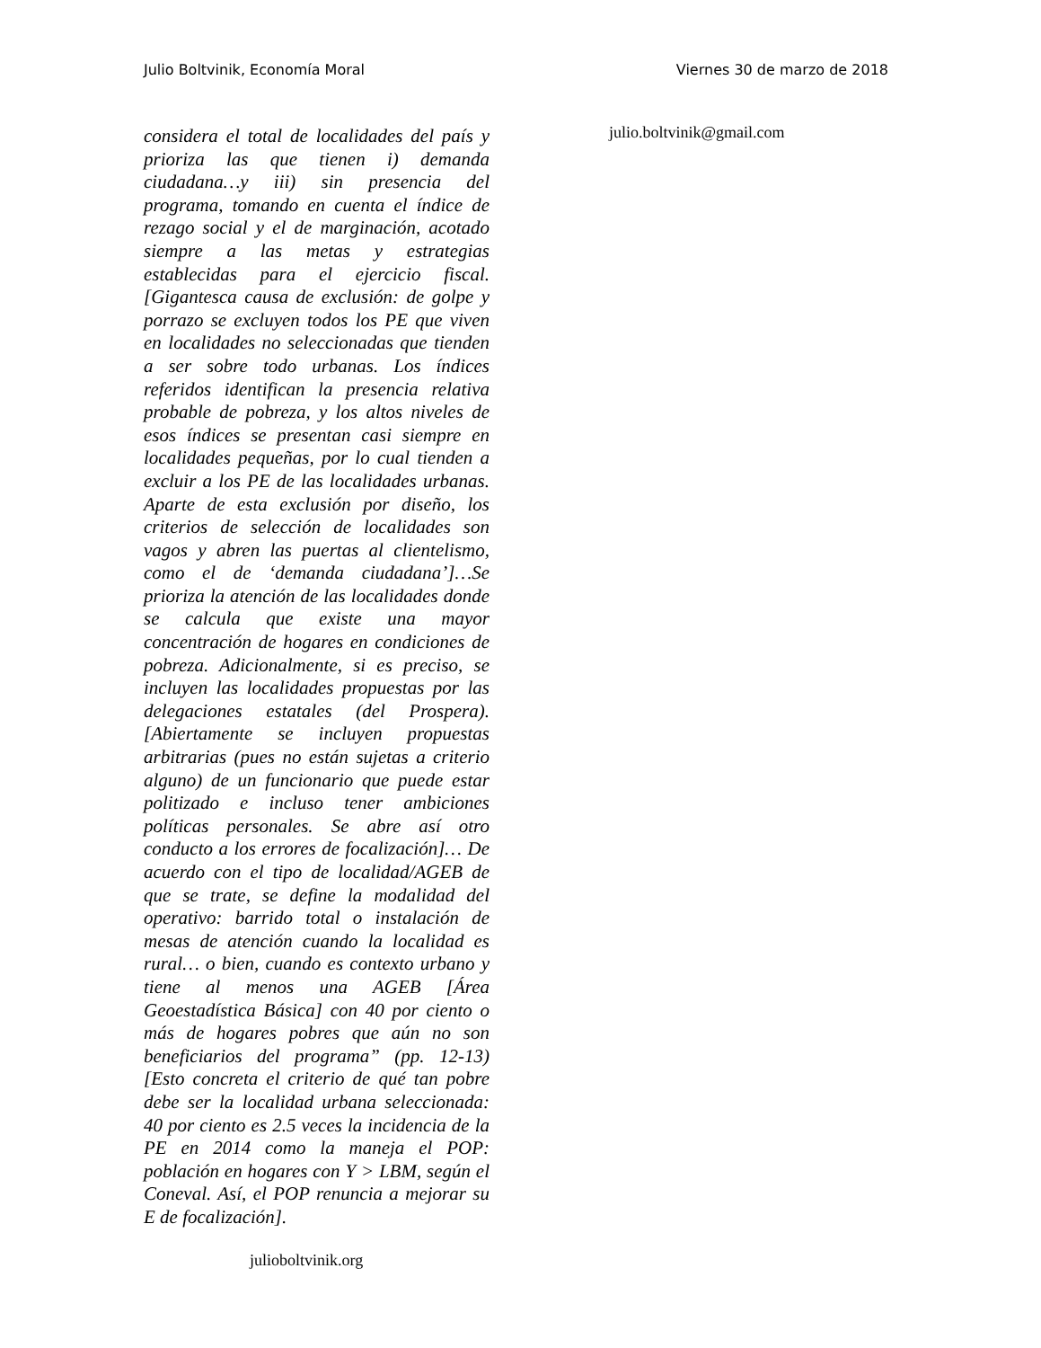Julio Boltvinik, Economía Moral Viernes 30 de marzo de 2018
considera el total de localidades del país y prioriza las que tienen i) demanda ciudadana…y iii) sin presencia del programa, tomando en cuenta el índice de rezago social y el de marginación, acotado siempre a las metas y estrategias establecidas para el ejercicio fiscal. [Gigantesca causa de exclusión: de golpe y porrazo se excluyen todos los PE que viven en localidades no seleccionadas que tienden a ser sobre todo urbanas. Los índices referidos identifican la presencia relativa probable de pobreza, y los altos niveles de esos índices se presentan casi siempre en localidades pequeñas, por lo cual tienden a excluir a los PE de las localidades urbanas. Aparte de esta exclusión por diseño, los criterios de selección de localidades son vagos y abren las puertas al clientelismo, como el de ‘demanda ciudadana’]…Se prioriza la atención de las localidades donde se calcula que existe una mayor concentración de hogares en condiciones de pobreza. Adicionalmente, si es preciso, se incluyen las localidades propuestas por las delegaciones estatales (del Prospera). [Abiertamente se incluyen propuestas arbitrarias (pues no están sujetas a criterio alguno) de un funcionario que puede estar politizado e incluso tener ambiciones políticas personales. Se abre así otro conducto a los errores de focalización]… De acuerdo con el tipo de localidad/AGEB de que se trate, se define la modalidad del operativo: barrido total o instalación de mesas de atención cuando la localidad es rural… o bien, cuando es contexto urbano y tiene al menos una AGEB [Área Geoestadística Básica] con 40 por ciento o más de hogares pobres que aún no son beneficiarios del programa” (pp. 12-13) [Esto concreta el criterio de qué tan pobre debe ser la localidad urbana seleccionada: 40 por ciento es 2.5 veces la incidencia de la PE en 2014 como la maneja el POP: población en hogares con Y > LBM, según el Coneval. Así, el POP renuncia a mejorar su E de focalización].
julioboltvinik.org
julio.boltvinik@gmail.com